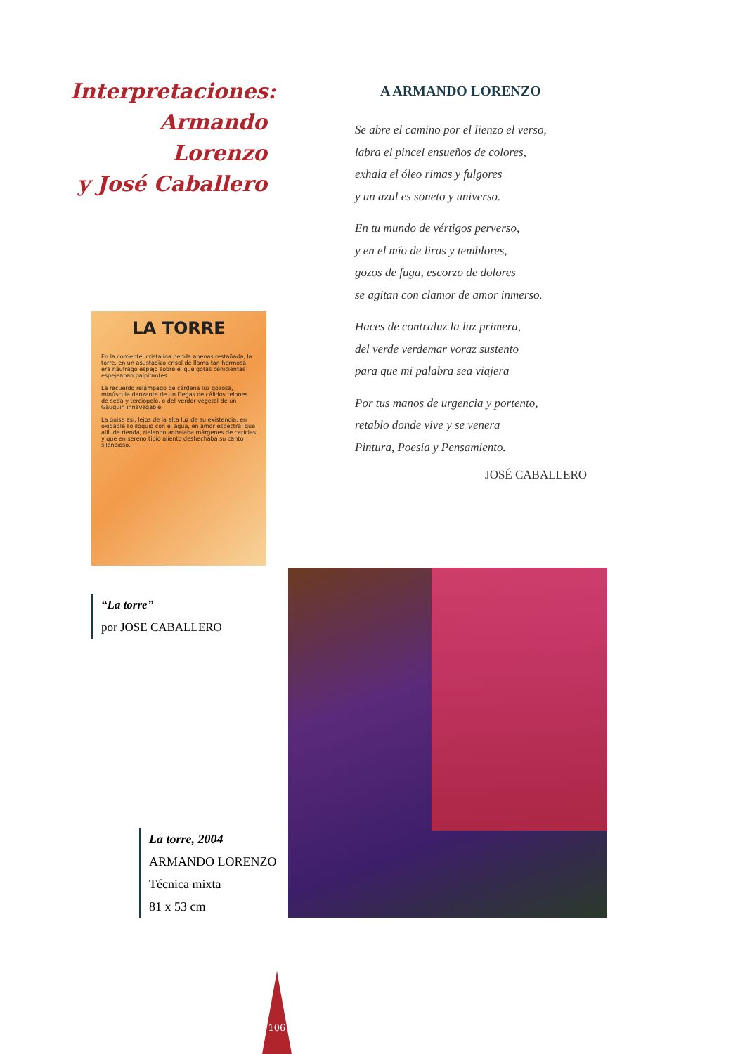Interpretaciones:
Armando Lorenzo
y José Caballero
A ARMANDO LORENZO
Se abre el camino por el lienzo el verso,
labra el pincel ensueños de colores,
exhala el óleo rimas y fulgores
y un azul es soneto y universo.
En tu mundo de vértigos perverso,
y en el mío de liras y temblores,
gozos de fuga, escorzo de dolores
se agitan con clamor de amor inmerso.
Haces de contraluz la luz primera,
del verde verdemar voraz sustento
para que mi palabra sea viajera
Por tus manos de urgencia y portento,
retablo donde vive y se venera
Pintura, Poesía y Pensamiento.
JOSÉ CABALLERO
LA TORRE
En la corriente, cristalina herida apenas restañada, la torre, en un asustadizo crisol de llama tan hermosa era náufrago espejo sobre el que gotas cenicientas espejeaban palpitantes.
La recuerdo relámpago de cárdena luz gozosa, minúscula danzante de un Degas de cálidos telones de seda y terciopelo, o del verdor vegetal de un Gauguin innavegable.
La quise así, lejos de la alta luz de su existencia, en oxidable soliloquio con el agua, en amor espectral que allí, de rienda, rielando anhelaba márgenes de caricias y que en sereno tibio aliento deshechaba su canto silencioso.
“La torre”
por JOSE CABALLERO
La torre, 2004
ARMANDO LORENZO
Técnica mixta
81 x 53 cm
106